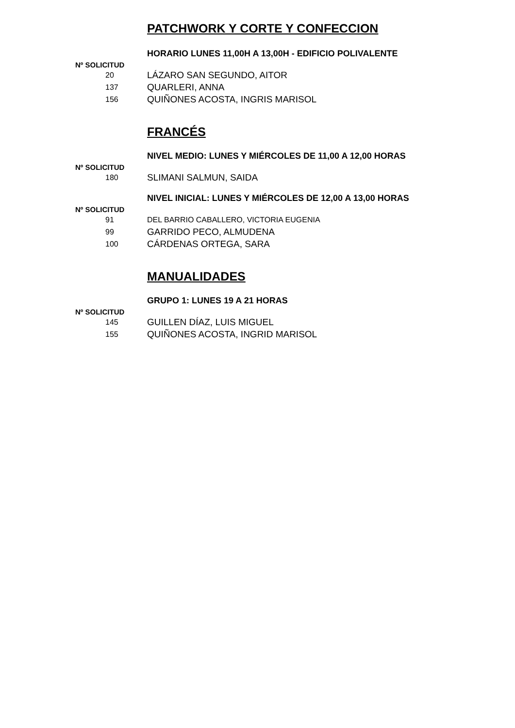PATCHWORK Y CORTE Y CONFECCION
HORARIO LUNES 11,00H A 13,00H - EDIFICIO POLIVALENTE
Nº SOLICITUD
| 20 | LÁZARO SAN SEGUNDO, AITOR |
| 137 | QUARLERI, ANNA |
| 156 | QUIÑONES ACOSTA, INGRIS MARISOL |
FRANCÉS
NIVEL MEDIO: LUNES Y MIÉRCOLES DE 11,00 A 12,00 HORAS
Nº SOLICITUD
| 180 | SLIMANI SALMUN, SAIDA |
NIVEL INICIAL: LUNES Y MIÉRCOLES DE 12,00 A 13,00 HORAS
Nº SOLICITUD
| 91 | DEL BARRIO CABALLERO, VICTORIA EUGENIA |
| 99 | GARRIDO PECO, ALMUDENA |
| 100 | CÁRDENAS ORTEGA, SARA |
MANUALIDADES
GRUPO 1: LUNES 19 A 21 HORAS
Nº SOLICITUD
| 145 | GUILLEN DÍAZ, LUIS MIGUEL |
| 155 | QUIÑONES ACOSTA, INGRID MARISOL |